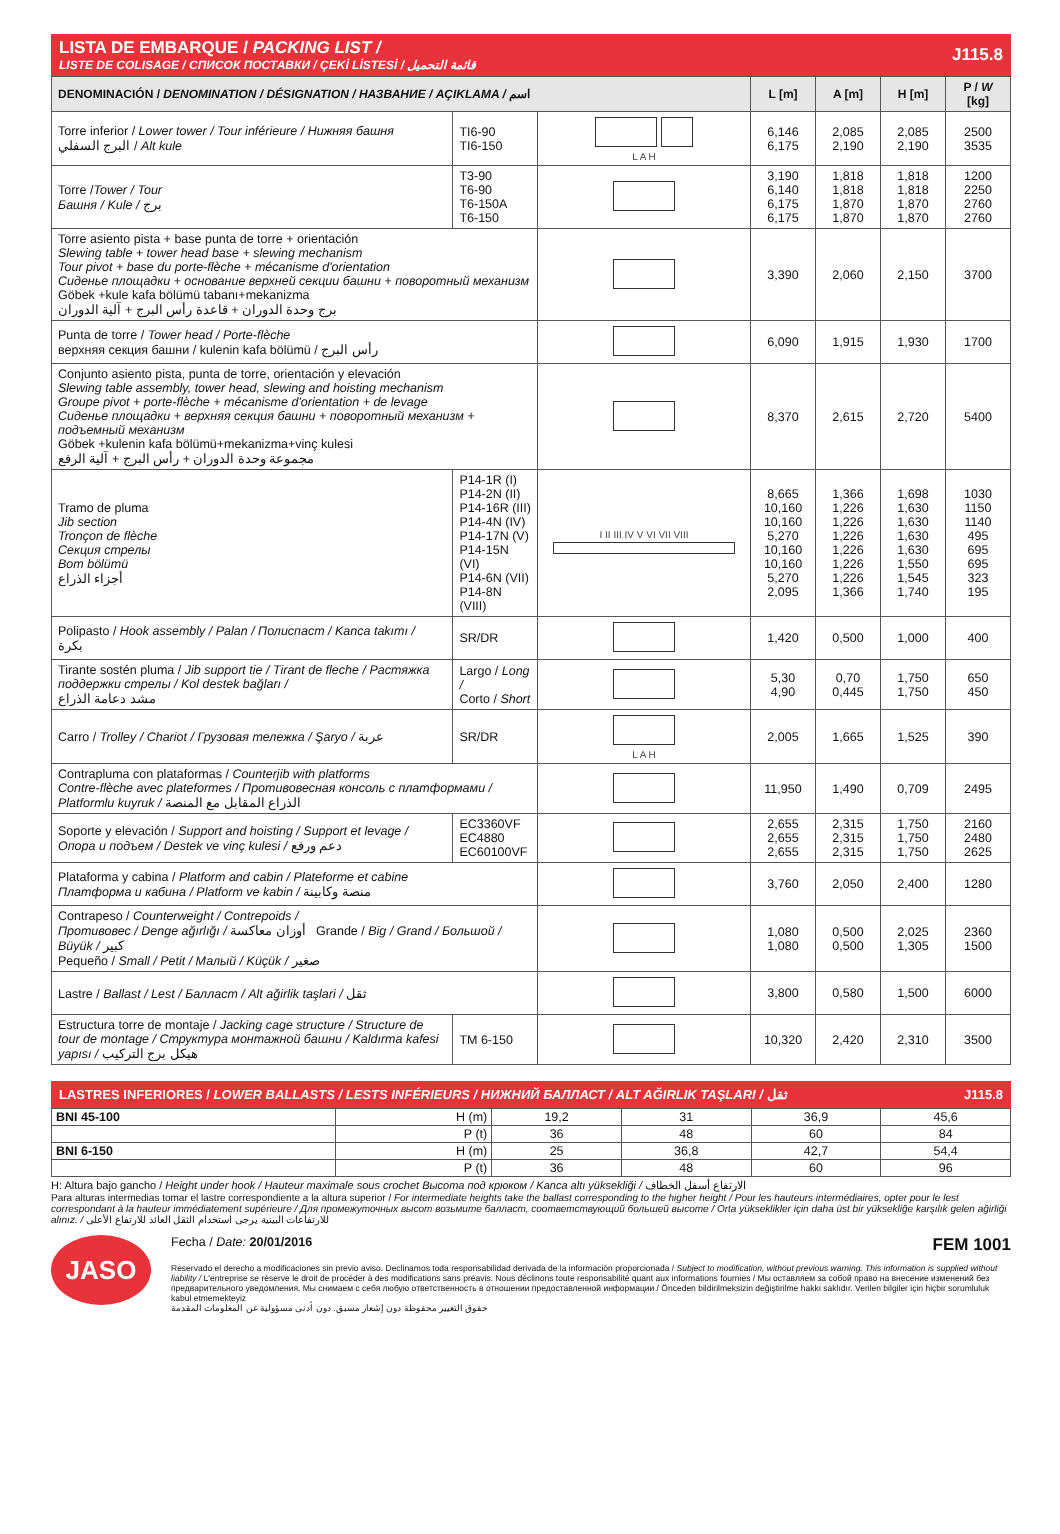LISTA DE EMBARQUE / PACKING LIST /
LISTE DE COLISAGE / СПИСОК ПОСТАВКИ / ÇEKİ LİSTESİ / قائمة التحميل
J115.8
| DENOMINACIÓN / DENOMINATION / DÉSIGNATION / НАЗВАНИЕ / AÇIKLAMA / اسم | | | L [m] | A [m] | H [m] | P / W [kg] |
| --- | --- | --- | --- | --- | --- | --- |
| Torre inferior / Lower tower / Tour inférieure / Нижняя башня البرج السفلي / Alt kule | TI6-90 TI6-150 | L A H | 6,146 6,175 | 2,085 2,190 | 2,085 2,190 | 2500 3535 |
| Torre / Tower / Tour Башня / Kule / برج | T3-90 T6-90 T6-150A T6-150 | | 3,190 6,140 6,175 6,175 | 1,818 1,818 1,870 1,870 | 1,818 1,818 1,870 1,870 | 1200 2250 2760 2760 |
| Torre asiento pista + base punta de torre + orientación Slewing table + tower head base + slewing mechanism Tour pivot + base du porte-flèche + mécanisme d'orientation Сиденье площадки + основание верхней секции башни + поворотный механизм Göbek +kule kafa bölümü tabanı+mekanizma برج وحدة الدوران + قاعدة رأس البرج + آلية الدوران | | | 3,390 | 2,060 | 2,150 | 3700 |
| Punta de torre / Tower head / Porte-flèche верхняя секция башни / kulenin kafa bölümü / رأس البرج | | | 6,090 | 1,915 | 1,930 | 1700 |
| Conjunto asiento pista, punta de torre, orientación y elevación Slewing table assembly, tower head, slewing and hoisting mechanism Groupe pivot + porte-flèche + mécanisme d'orientation + de levage Сиденье площадки + верхняя секция башни + поворотный механизм + подъемный механизм Göbek +kulenin kafa bölümü+mekanizma+vinç kulesi مجموعة وحدة الدوران + رأس البرج + آلية الرفع | | | 8,370 | 2,615 | 2,720 | 5400 |
| Tramo de pluma Jib section Tronçon de flèche Секция стрелы Bom bölümü أجزاء الذراع | P14-1R (I) P14-2N (II) P14-16R (III) P14-4N (IV) P14-17N (V) P14-15N (VI) P14-6N (VII) P14-8N (VIII) | I II III IV V VI VII VIII | 8,665 10,160 10,160 5,270 10,160 10,160 5,270 2,095 | 1,366 1,226 1,226 1,226 1,226 1,226 1,226 1,366 | 1,698 1,630 1,630 1,630 1,630 1,550 1,545 1,740 | 1030 1150 1140 495 695 695 323 195 |
| Polipasto / Hook assembly / Palan / Полиспаст / Kanca takımı / بكرة | SR/DR | | 1,420 | 0,500 | 1,000 | 400 |
| Tirante sostén pluma / Jib support tie / Tirant de fleche / Растяжка поддержки стрелы / Kol destek bağları / مشد دعامة الذراع | Largo / Long / Corto / Short | | 5,30 4,90 | 0,70 0,445 | 1,750 1,750 | 650 450 |
| Carro / Trolley / Chariot / Грузовая тележка / Şaryo / عربة | SR/DR | L A H | 2,005 | 1,665 | 1,525 | 390 |
| Contrapluma con plataformas / Counterjib with platforms Contre-flèche avec plateformes / Противовесная консоль с платформами / Platformlu kuyruk / الذراع المقابل مع المنصة | | | 11,950 | 1,490 | 0,709 | 2495 |
| Soporte y elevación / Support and hoisting / Support et levage / Опора и подъем / Destek ve vinç kulesi / دعم ورفع | EC3360VF EC4880 EC60100VF | | 2,655 2,655 2,655 | 2,315 2,315 2,315 | 1,750 1,750 1,750 | 2160 2480 2625 |
| Plataforma y cabina / Platform and cabin / Plateforme et cabine Платформа и кабина / Platform ve kabin / منصة وكابينة | | | 3,760 | 2,050 | 2,400 | 1280 |
| Contrapeso / Counterweight / Contrepoids / Противовес / Denge ağırlığı / أوزان معاكسة Grande / Big / Grand / Большой / Büyük / كبير Pequeño / Small / Petit / Малый / Küçük / صغير | | | 1,080 1,080 | 0,500 0,500 | 2,025 1,305 | 2360 1500 |
| Lastre / Ballast / Lest / Балласт / Alt ağirlik taşlari / ثقل | | | 3,800 | 0,580 | 1,500 | 6000 |
| Estructura torre de montaje / Jacking cage structure / Structure de tour de montage / Структура монтажной башни / Kaldırma kafesi yapısı / هيكل برج التركيب | TM 6-150 | | 10,320 | 2,420 | 2,310 | 3500 |
LASTRES INFERIORES / LOWER BALLASTS / LESTS INFÉRIEURS / НИЖНИЙ БАЛЛАСТ / ALT AĞIRLIK TAŞLARI / ثقل J115.8
| BNI 45-100 | H (m) | 19,2 | 31 | 36,9 | 45,6 |
| | P (t) | 36 | 48 | 60 | 84 |
| BNI 6-150 | H (m) | 25 | 36,8 | 42,7 | 54,4 |
| | P (t) | 36 | 48 | 60 | 96 |
H: Altura bajo gancho / Height under hook / Hauteur maximale sous crochet Высота под крюком / Kanca altı yüksekliği / الارتفاع أسفل الخطاف
Para alturas intermedias tomar el lastre correspondiente a la altura superior / For intermediate heights take the ballast corresponding to the higher height / Pour les hauteurs intermédiaires, opter pour le lest correspondant à la hauteur immédiatement supérieure / Для промежуточных высот возьмите балласт, соответствующий большей высоте / Orta yükseklikler için daha üst bir yüksekliğe karşılık gelen ağirliği alınız. / للارتفاعات البينية يرجى استخدام الثقل العائد للارتفاع الأعلى
JASO
Fecha / Date: 20/01/2016 FEM 1001
Reservado el derecho a modificaciones sin previo aviso. Declinamos toda responsabilidad derivada de la información proporcionada / Subject to modification, without previous warning. This information is supplied without liability / L'entreprise se réserve le droit de procéder à des modifications sans préavis. Nous déclinons toute responsabilité quant aux informations fournies / Мы оставляем за собой право на внесение изменений без предварительного уведомления. Мы снимаем с себя любую ответственность в отношении предоставленной информации / Önceden bildirilmeksizin değiştirilme hakkı saklıdır. Verilen bilgiler için hiçbir sorumluluk kabul etmemekteyiz
حقوق التغيير محفوظة دون إشعار مسبق. دون أدنى مسؤولية عن المعلومات المقدمة